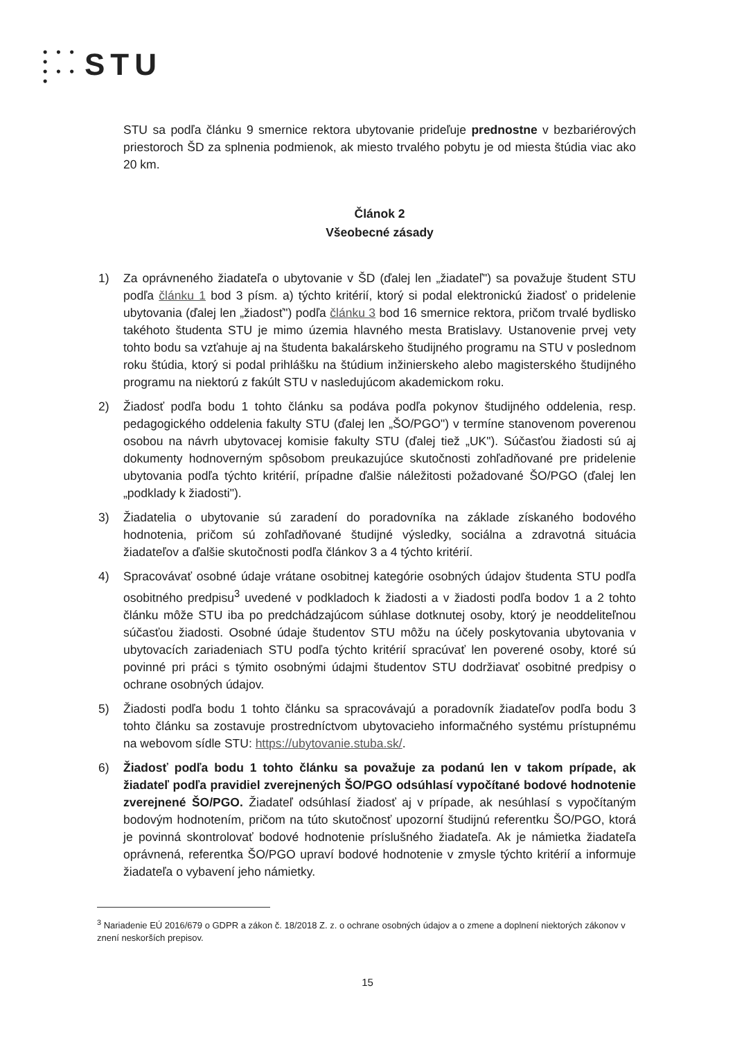• • • •
• • • • STU
STU sa podľa článku 9 smernice rektora ubytovanie prideľuje prednostne v bezbariérových priestoroch ŠD za splnenia podmienok, ak miesto trvalého pobytu je od miesta štúdia viac ako 20 km.
Článok 2
Všeobecné zásady
1) Za oprávneného žiadateľa o ubytovanie v ŠD (ďalej len „žiadateľ") sa považuje študent STU podľa článku 1 bod 3 písm. a) týchto kritérií, ktorý si podal elektronickú žiadosť o pridelenie ubytovania (ďalej len „žiadosť") podľa článku 3 bod 16 smernice rektora, pričom trvalé bydlisko takéhoto študenta STU je mimo územia hlavného mesta Bratislavy. Ustanovenie prvej vety tohto bodu sa vzťahuje aj na študenta bakalárskeho študijného programu na STU v poslednom roku štúdia, ktorý si podal prihlášku na štúdium inžinierskeho alebo magisterského študijného programu na niektorú z fakúlt STU v nasledujúcom akademickom roku.
2) Žiadosť podľa bodu 1 tohto článku sa podáva podľa pokynov študijného oddelenia, resp. pedagogického oddelenia fakulty STU (ďalej len „ŠO/PGO") v termíne stanovenom poverenou osobou na návrh ubytovacej komisie fakulty STU (ďalej tiež „UK"). Súčasťou žiadosti sú aj dokumenty hodnoverným spôsobom preukazujúce skutočnosti zohľadňované pre pridelenie ubytovania podľa týchto kritérií, prípadne ďalšie náležitosti požadované ŠO/PGO (ďalej len „podklady k žiadosti").
3) Žiadatelia o ubytovanie sú zaradení do poradovníka na základe získaného bodového hodnotenia, pričom sú zohľadňované študijné výsledky, sociálna a zdravotná situácia žiadateľov a ďalšie skutočnosti podľa článkov 3 a 4 týchto kritérií.
4) Spracovávať osobné údaje vrátane osobitnej kategórie osobných údajov študenta STU podľa osobitného predpisu<sup>3</sup> uvedené v podkladoch k žiadosti a v žiadosti podľa bodov 1 a 2 tohto článku môže STU iba po predchádzajúcom súhlase dotknutej osoby, ktorý je neoddeliteľnou súčasťou žiadosti. Osobné údaje študentov STU môžu na účely poskytovania ubytovania v ubytovacích zariadeniach STU podľa týchto kritérií spracúvať len poverené osoby, ktoré sú povinné pri práci s týmito osobnými údajmi študentov STU dodržiavať osobitné predpisy o ochrane osobných údajov.
5) Žiadosti podľa bodu 1 tohto článku sa spracovávajú a poradovník žiadateľov podľa bodu 3 tohto článku sa zostavuje prostredníctvom ubytovacieho informačného systému prístupnému na webovom sídle STU: https://ubytovanie.stuba.sk/.
6) Žiadosť podľa bodu 1 tohto článku sa považuje za podanú len v takom prípade, ak žiadateľ podľa pravidiel zverejnených ŠO/PGO odsúhlasí vypočítané bodové hodnotenie zverejnené ŠO/PGO. Žiadateľ odsúhlasí žiadosť aj v prípade, ak nesúhlasí s vypočítaným bodovým hodnotením, pričom na túto skutočnosť upozorní študijnú referentku ŠO/PGO, ktorá je povinná skontrolovať bodové hodnotenie príslušného žiadateľa. Ak je námietka žiadateľa oprávnená, referentka ŠO/PGO upraví bodové hodnotenie v zmysle týchto kritérií a informuje žiadateľa o vybavení jeho námietky.
<sup>3</sup> Nariadenie EÚ 2016/679 o GDPR a zákon č. 18/2018 Z. z. o ochrane osobných údajov a o zmene a doplnení niektorých zákonov v znení neskorších prepisov.
15